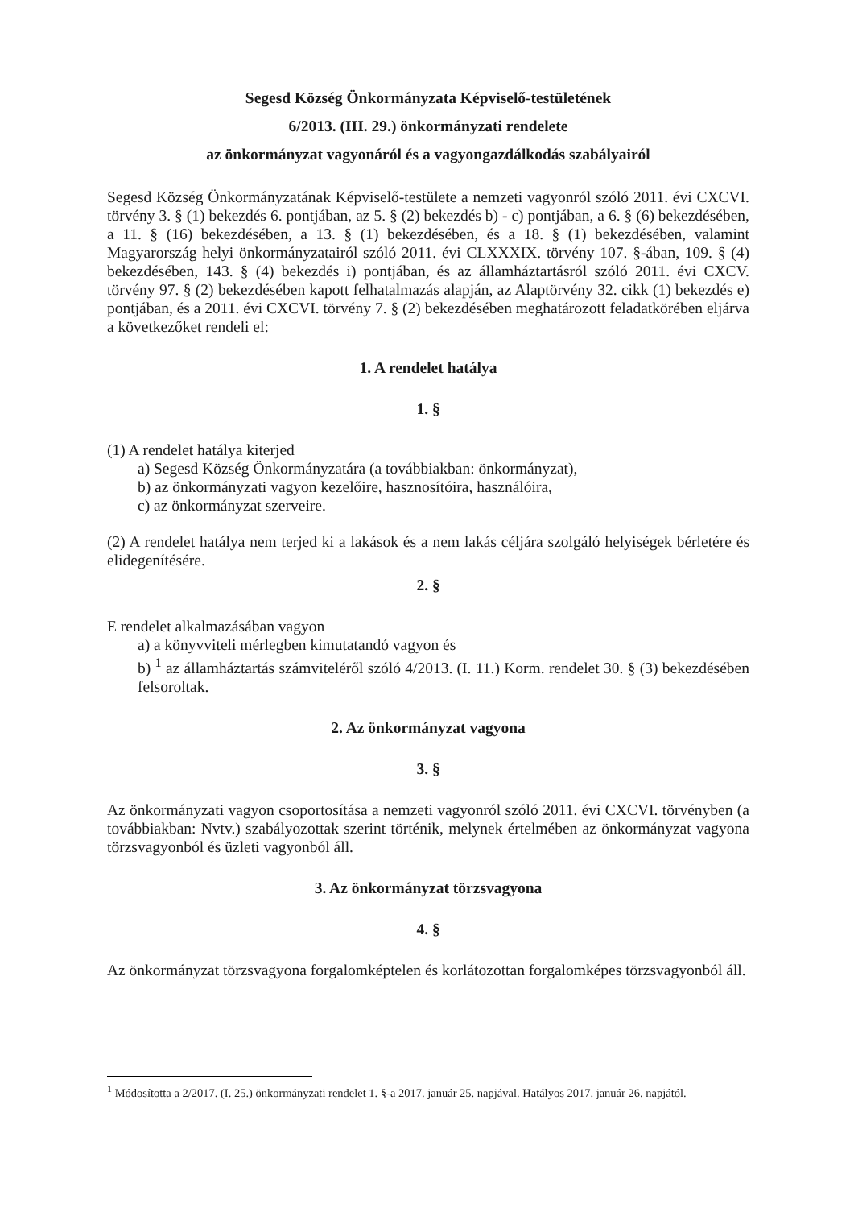Segesd Község Önkormányzata Képviselő-testületének
6/2013. (III. 29.) önkormányzati rendelete
az önkormányzat vagyonáról és a vagyongazdálkodás szabályairól
Segesd Község Önkormányzatának Képviselő-testülete a nemzeti vagyonról szóló 2011. évi CXCVI. törvény 3. § (1) bekezdés 6. pontjában, az 5. § (2) bekezdés b) - c) pontjában, a 6. § (6) bekezdésében, a 11. § (16) bekezdésében, a 13. § (1) bekezdésében, és a 18. § (1) bekezdésében, valamint Magyarország helyi önkormányzatairól szóló 2011. évi CLXXXIX. törvény 107. §-ában, 109. § (4) bekezdésében, 143. § (4) bekezdés i) pontjában, és az államháztartásról szóló 2011. évi CXCV. törvény 97. § (2) bekezdésében kapott felhatalmazás alapján, az Alaptörvény 32. cikk (1) bekezdés e) pontjában, és a 2011. évi CXCVI. törvény 7. § (2) bekezdésében meghatározott feladatkörében eljárva a következőket rendeli el:
1. A rendelet hatálya
1. §
(1) A rendelet hatálya kiterjed
a) Segesd Község Önkormányzatára (a továbbiakban: önkormányzat),
b) az önkormányzati vagyon kezelőire, hasznosítóira, használóira,
c) az önkormányzat szerveire.
(2) A rendelet hatálya nem terjed ki a lakások és a nem lakás céljára szolgáló helyiségek bérletére és elidegenítésére.
2. §
E rendelet alkalmazásában vagyon
a) a könyvviteli mérlegben kimutatandó vagyon és
b) <sup>1</sup> az államháztartás számviteléről szóló 4/2013. (I. 11.) Korm. rendelet 30. § (3) bekezdésében felsoroltak.
2. Az önkormányzat vagyona
3. §
Az önkormányzati vagyon csoportosítása a nemzeti vagyonról szóló 2011. évi CXCVI. törvényben (a továbbiakban: Nvtv.) szabályozottak szerint történik, melynek értelmében az önkormányzat vagyona törzsvagyonból és üzleti vagyonból áll.
3. Az önkormányzat törzsvagyona
4. §
Az önkormányzat törzsvagyona forgalomképtelen és korlátozottan forgalomképes törzsvagyonból áll.
<sup>1</sup> Módosította a 2/2017. (I. 25.) önkormányzati rendelet 1. §-a 2017. január 25. napjával. Hatályos 2017. január 26. napjától.